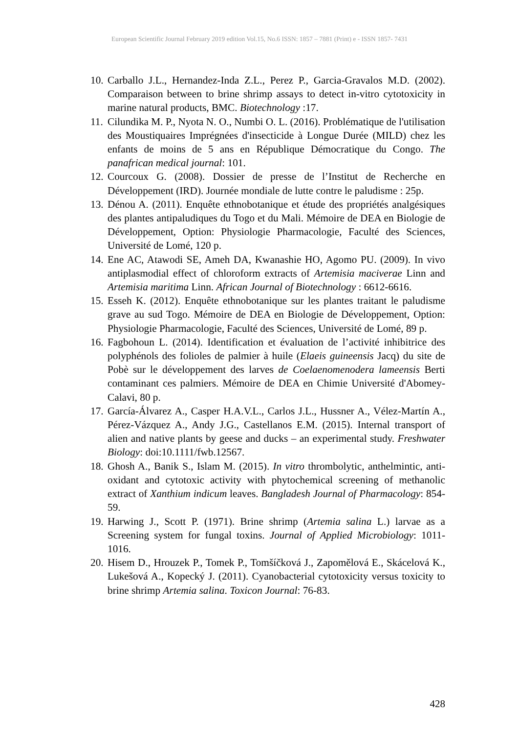European Scientific Journal February 2019 edition Vol.15, No.6 ISSN: 1857 – 7881 (Print) e - ISSN 1857- 7431
10. Carballo J.L., Hernandez-Inda Z.L., Perez P., Garcia-Gravalos M.D. (2002). Comparaison between to brine shrimp assays to detect in-vitro cytotoxicity in marine natural products, BMC. Biotechnology :17.
11. Cilundika M. P., Nyota N. O., Numbi O. L. (2016). Problématique de l'utilisation des Moustiquaires Imprégnées d'insecticide à Longue Durée (MILD) chez les enfants de moins de 5 ans en République Démocratique du Congo. The panafrican medical journal: 101.
12. Courcoux G. (2008). Dossier de presse de l’Institut de Recherche en Développement (IRD). Journée mondiale de lutte contre le paludisme : 25p.
13. Dénou A. (2011). Enquête ethnobotanique et étude des propriétés analgésiques des plantes antipaludiques du Togo et du Mali. Mémoire de DEA en Biologie de Développement, Option: Physiologie Pharmacologie, Faculté des Sciences, Université de Lomé, 120 p.
14. Ene AC, Atawodi SE, Ameh DA, Kwanashie HO, Agomo PU. (2009). In vivo antiplasmodial effect of chloroform extracts of Artemisia maciverae Linn and Artemisia maritima Linn. African Journal of Biotechnology : 6612-6616.
15. Esseh K. (2012). Enquête ethnobotanique sur les plantes traitant le paludisme grave au sud Togo. Mémoire de DEA en Biologie de Développement, Option: Physiologie Pharmacologie, Faculté des Sciences, Université de Lomé, 89 p.
16. Fagbohoun L. (2014). Identification et évaluation de l’activité inhibitrice des polyphénols des folioles de palmier à huile (Elaeis guineensis Jacq) du site de Pobè sur le développement des larves de Coelaenomenodera lameensis Berti contaminant ces palmiers. Mémoire de DEA en Chimie Université d'Abomey-Calavi, 80 p.
17. García-Álvarez A., Casper H.A.V.L., Carlos J.L., Hussner A., Vélez-Martín A., Pérez-Vázquez A., Andy J.G., Castellanos E.M. (2015). Internal transport of alien and native plants by geese and ducks – an experimental study. Freshwater Biology: doi:10.1111/fwb.12567.
18. Ghosh A., Banik S., Islam M. (2015). In vitro thrombolytic, anthelmintic, anti-oxidant and cytotoxic activity with phytochemical screening of methanolic extract of Xanthium indicum leaves. Bangladesh Journal of Pharmacology: 854-59.
19. Harwing J., Scott P. (1971). Brine shrimp (Artemia salina L.) larvae as a Screening system for fungal toxins. Journal of Applied Microbiology: 1011-1016.
20. Hisem D., Hrouzek P., Tomek P., Tomšíčková J., Zapomělová E., Skácelová K., Lukešová A., Kopecký J. (2011). Cyanobacterial cytotoxicity versus toxicity to brine shrimp Artemia salina. Toxicon Journal: 76-83.
428